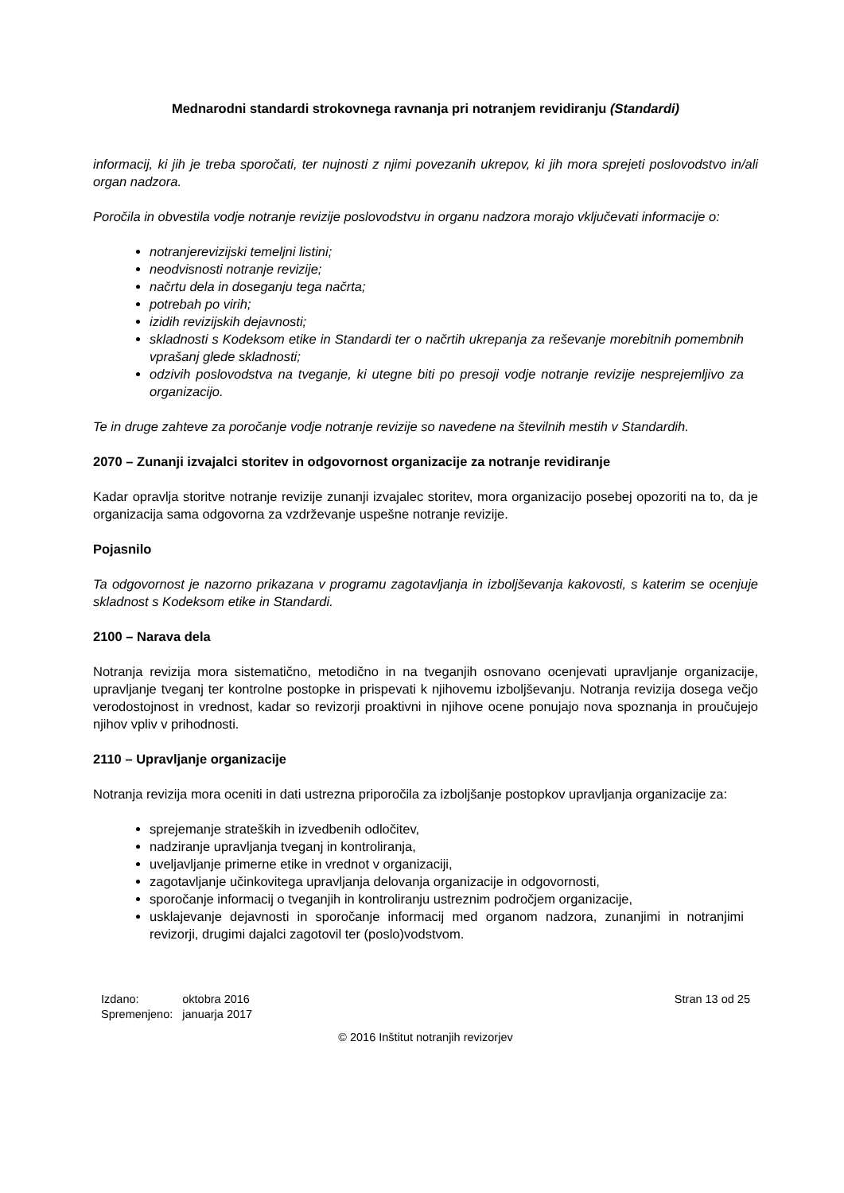Mednarodni standardi strokovnega ravnanja pri notranjem revidiranju (Standardi)
informacij, ki jih je treba sporočati, ter nujnosti z njimi povezanih ukrepov, ki jih mora sprejeti poslovodstvo in/ali organ nadzora.
Poročila in obvestila vodje notranje revizije poslovodstvu in organu nadzora morajo vključevati informacije o:
notranjerevizijski temeljni listini;
neodvisnosti notranje revizije;
načrtu dela in doseganju tega načrta;
potrebah po virih;
izidih revizijskih dejavnosti;
skladnosti s Kodeksom etike in Standardi ter o načrtih ukrepanja za reševanje morebitnih pomembnih vprašanj glede skladnosti;
odzivih poslovodstva na tveganje, ki utegne biti po presoji vodje notranje revizije nesprejemljivo za organizacijo.
Te in druge zahteve za poročanje vodje notranje revizije so navedene na številnih mestih v Standardih.
2070 – Zunanji izvajalci storitev in odgovornost organizacije za notranje revidiranje
Kadar opravlja storitve notranje revizije zunanji izvajalec storitev, mora organizacijo posebej opozoriti na to, da je organizacija sama odgovorna za vzdrževanje uspešne notranje revizije.
Pojasnilo
Ta odgovornost je nazorno prikazana v programu zagotavljanja in izboljševanja kakovosti, s katerim se ocenjuje skladnost s Kodeksom etike in Standardi.
2100 – Narava dela
Notranja revizija mora sistematično, metodično in na tveganjih osnovano ocenjevati upravljanje organizacije, upravljanje tveganj ter kontrolne postopke in prispevati k njihovemu izboljševanju. Notranja revizija dosega večjo verodostojnost in vrednost, kadar so revizorji proaktivni in njihove ocene ponujajo nova spoznanja in proučujejo njihov vpliv v prihodnosti.
2110 – Upravljanje organizacije
Notranja revizija mora oceniti in dati ustrezna priporočila za izboljšanje postopkov upravljanja organizacije za:
sprejemanje strateških in izvedbenih odločitev,
nadziranje upravljanja tveganj in kontroliranja,
uveljavljanje primerne etike in vrednot v organizaciji,
zagotavljanje učinkovitega upravljanja delovanja organizacije in odgovornosti,
sporočanje informacij o tveganjih in kontroliranju ustreznim področjem organizacije,
usklajevanje dejavnosti in sporočanje informacij med organom nadzora, zunanjimi in notranjimi revizorji, drugimi dajalci zagotovil ter (poslo)vodstvom.
| Izdano: | oktobra 2016 |
| Spremenjeno: | januarja 2017 |
Stran 13 od 25
© 2016 Inštitut notranjih revizorjev